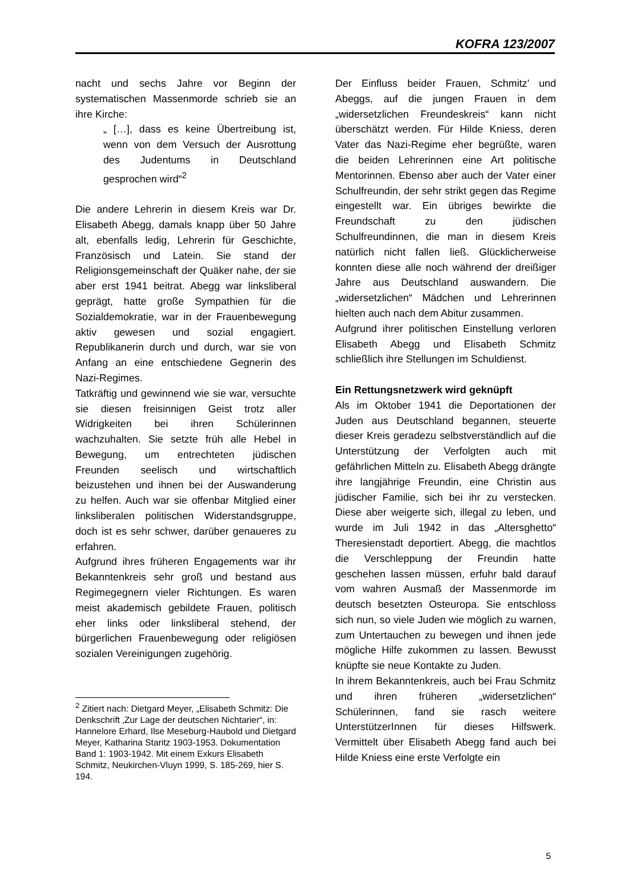KOFRA 123/2007
nacht und sechs Jahre vor Beginn der systematischen Massenmorde schrieb sie an ihre Kirche:
„ […], dass es keine Übertreibung ist, wenn von dem Versuch der Ausrottung des Judentums in Deutschland gesprochen wird“<sup>2</sup>
Die andere Lehrerin in diesem Kreis war Dr. Elisabeth Abegg, damals knapp über 50 Jahre alt, ebenfalls ledig, Lehrerin für Geschichte, Französisch und Latein. Sie stand der Religionsgemeinschaft der Quäker nahe, der sie aber erst 1941 beitrat. Abegg war linksliberal geprägt, hatte große Sympathien für die Sozialdemokratie, war in der Frauenbewegung aktiv gewesen und sozial engagiert. Republikanerin durch und durch, war sie von Anfang an eine entschiedene Gegnerin des Nazi-Regimes.
Tatkräftig und gewinnend wie sie war, versuchte sie diesen freisinnigen Geist trotz aller Widrigkeiten bei ihren Schülerinnen wachzuhalten. Sie setzte früh alle Hebel in Bewegung, um entrechteten jüdischen Freunden seelisch und wirtschaftlich beizustehen und ihnen bei der Auswanderung zu helfen. Auch war sie offenbar Mitglied einer linksliberalen politischen Widerstandsgruppe, doch ist es sehr schwer, darüber genaueres zu erfahren.
Aufgrund ihres früheren Engagements war ihr Bekanntenkreis sehr groß und bestand aus Regimegegnern vieler Richtungen. Es waren meist akademisch gebildete Frauen, politisch eher links oder linksliberal stehend, der bürgerlichen Frauenbewegung oder religiösen sozialen Vereinigungen zugehörig.
<sup>2</sup> Zitiert nach: Dietgard Meyer, „Elisabeth Schmitz: Die Denkschrift ‚Zur Lage der deutschen Nichtarier“, in: Hannelore Erhard, Ilse Meseburg-Haubold und Dietgard Meyer, Katharina Staritz 1903-1953. Dokumentation Band 1: 1903-1942. Mit einem Exkurs Elisabeth Schmitz, Neukirchen-Vluyn 1999, S. 185-269, hier S. 194.
Der Einfluss beider Frauen, Schmitz’ und Abeggs, auf die jungen Frauen in dem „widersetzlichen Freundeskreis“ kann nicht überschätzt werden. Für Hilde Kniess, deren Vater das Nazi-Regime eher begrüßte, waren die beiden Lehrerinnen eine Art politische Mentorinnen. Ebenso aber auch der Vater einer Schulfreundin, der sehr strikt gegen das Regime eingestellt war. Ein übriges bewirkte die Freundschaft zu den jüdischen Schulfreundinnen, die man in diesem Kreis natürlich nicht fallen ließ. Glücklicherweise konnten diese alle noch während der dreißiger Jahre aus Deutschland auswandern. Die „widersetzlichen“ Mädchen und Lehrerinnen hielten auch nach dem Abitur zusammen.
Aufgrund ihrer politischen Einstellung verloren Elisabeth Abegg und Elisabeth Schmitz schließlich ihre Stellungen im Schuldienst.
Ein Rettungsnetzwerk wird geknüpft
Als im Oktober 1941 die Deportationen der Juden aus Deutschland begannen, steuerte dieser Kreis geradezu selbstverständlich auf die Unterstützung der Verfolgten auch mit gefährlichen Mitteln zu. Elisabeth Abegg drängte ihre langjährige Freundin, eine Christin aus jüdischer Familie, sich bei ihr zu verstecken. Diese aber weigerte sich, illegal zu leben, und wurde im Juli 1942 in das „Altersghetto“ Theresienstadt deportiert. Abegg, die machtlos die Verschleppung der Freundin hatte geschehen lassen müssen, erfuhr bald darauf vom wahren Ausmaß der Massenmorde im deutsch besetzten Osteuropa. Sie entschloss sich nun, so viele Juden wie möglich zu warnen, zum Untertauchen zu bewegen und ihnen jede mögliche Hilfe zukommen zu lassen. Bewusst knüpfte sie neue Kontakte zu Juden.
In ihrem Bekanntenkreis, auch bei Frau Schmitz und ihren früheren „widersetzlichen“ Schülerinnen, fand sie rasch weitere UnterstützerInnen für dieses Hilfswerk. Vermittelt über Elisabeth Abegg fand auch bei Hilde Kniess eine erste Verfolgte ein
5